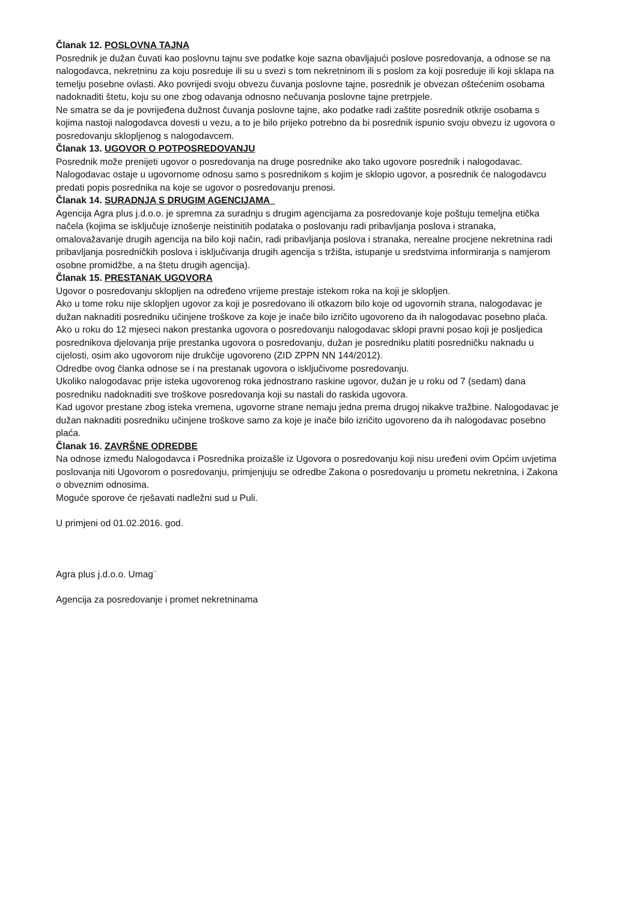Članak 12. POSLOVNA TAJNA
Posrednik je dužan čuvati kao poslovnu tajnu sve podatke koje sazna obavljajući poslove posredovanja, a odnose se na nalogodavca, nekretninu za koju posreduje ili su u svezi s tom nekretninom ili s poslom za koji posreduje ili koji sklapa na temelju posebne ovlasti. Ako povrijedi svoju obvezu čuvanja poslovne tajne, posrednik je obvezan oštećenim osobama nadoknaditi štetu, koju su one zbog odavanja odnosno nečuvanja poslovne tajne pretrpjele.
Ne smatra se da je povrijeđena dužnost čuvanja poslovne tajne, ako podatke radi zaštite posrednik otkrije osobama s kojima nastoji nalogodavca dovesti u vezu, a to je bilo prijeko potrebno da bi posrednik ispunio svoju obvezu iz ugovora o posredovanju sklopljenog s nalogodavcem.
Članak 13. UGOVOR O POTPOSREDOVANJU
Posrednik može prenijeti ugovor o posredovanja na druge posrednike ako tako ugovore posrednik i nalogodavac. Nalogodavac ostaje u ugovornome odnosu samo s posrednikom s kojim je sklopio ugovor, a posrednik će nalogodavcu predati popis posrednika na koje se ugovor o posredovanju prenosi.
Članak 14. SURADNJA S DRUGIM AGENCIJAMA
Agencija Agra plus j.d.o.o. je spremna za suradnju s drugim agencijama za posredovanje koje poštuju temeljna etička načela (kojima se isključuje iznošenje neistinitih podataka o poslovanju radi pribavljanja poslova i stranaka, omalovažavanje drugih agencija na bilo koji način, radi pribavljanja poslova i stranaka, nerealne procjene nekretnina radi pribavljanja posredničkih poslova i isključivanja drugih agencija s tržišta, istupanje u sredstvima informiranja s namjerom osobne promidžbe, a na štetu drugih agencija).
Članak 15. PRESTANAK UGOVORA
Ugovor o posredovanju sklopljen na određeno vrijeme prestaje istekom roka na koji je sklopljen.
Ako u tome roku nije sklopljen ugovor za koji je posredovano ili otkazom bilo koje od ugovornih strana, nalogodavac je dužan naknaditi posredniku učinjene troškove za koje je inače bilo izričito ugovoreno da ih nalogodavac posebno plaća.
Ako u roku do 12 mjeseci nakon prestanka ugovora o posredovanju nalogodavac sklopi pravni posao koji je posljedica posrednikova djelovanja prije prestanka ugovora o posredovanju, dužan je posredniku platiti posredničku naknadu u cijelosti, osim ako ugovorom nije drukčije ugovoreno (ZID ZPPN NN 144/2012).
Odredbe ovog članka odnose se i na prestanak ugovora o isključivome posredovanju.
Ukoliko nalogodavac prije isteka ugovorenog roka jednostrano raskine ugovor, dužan je u roku od 7 (sedam) dana posredniku nadoknaditi sve troškove posredovanja koji su nastali do raskida ugovora.
Kad ugovor prestane zbog isteka vremena, ugovorne strane nemaju jedna prema drugoj nikakve tražbine. Nalogodavac je dužan naknaditi posredniku učinjene troškove samo za koje je inače bilo izričito ugovoreno da ih nalogodavac posebno plaća.
Članak 16. ZAVRŠNE ODREDBE
Na odnose između Nalogodavca i Posrednika proizašle iz Ugovora o posredovanju koji nisu uređeni ovim Općim uvjetima poslovanja niti Ugovorom o posredovanju, primjenjuju se odredbe Zakona o posredovanju u prometu nekretnina, i Zakona o obveznim odnosima.
Moguće sporove će rješavati nadležni sud u Puli.
U primjeni od 01.02.2016. god.
Agra plus j.d.o.o. Umag¨
Agencija za posredovanje i promet nekretninama